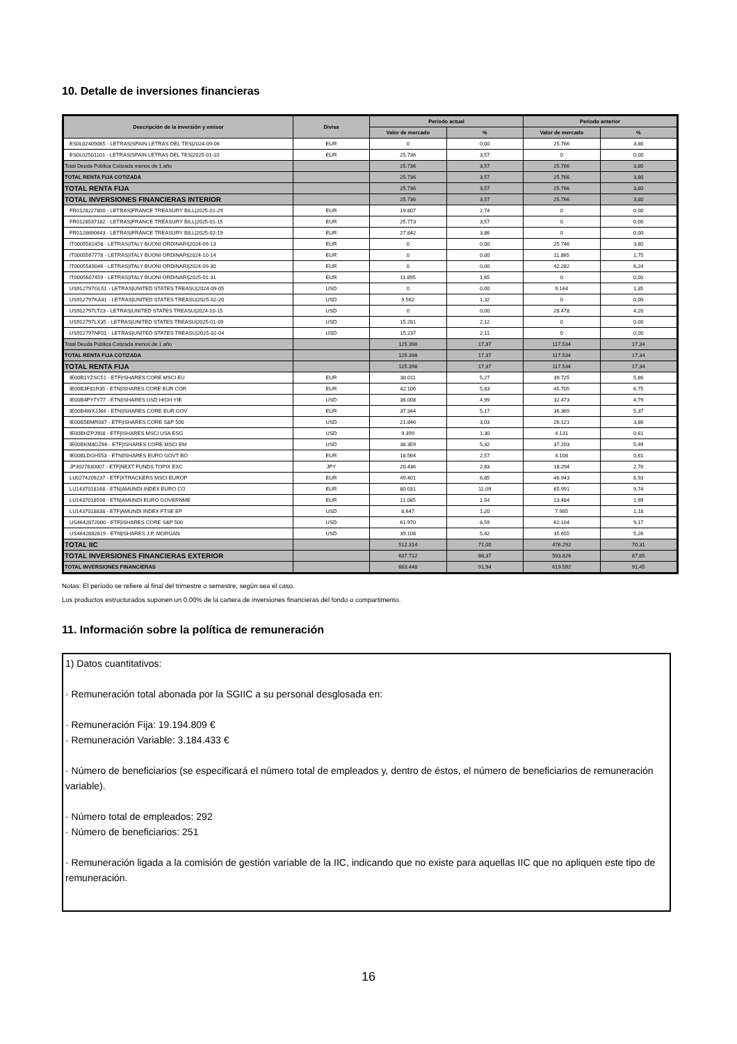10. Detalle de inversiones financieras
| Descripción de la inversión y emisor | Divisa | Periodo actual | | Periodo anterior | |
| --- | --- | --- | --- | --- | --- |
| | | Valor de mercado | % | Valor de mercado | % |
| ES0L02409065 - LETRAS/SPAIN LETRAS DEL TES/2024-09-06 | EUR | 0 | 0,00 | 25.766 | 3,80 |
| ES0L02501101 - LETRAS/SPAIN LETRAS DEL TES/2025-01-10 | EUR | 25.736 | 3,57 | 0 | 0,00 |
| Total Deuda Pública Cotizada menos de 1 año | | 25.736 | 3,57 | 25.766 | 3,80 |
| TOTAL RENTA FIJA COTIZADA | | 25.736 | 3,57 | 25.766 | 3,80 |
| TOTAL RENTA FIJA | | 25.736 | 3,57 | 25.766 | 3,80 |
| TOTAL INVERSIONES FINANCIERAS INTERIOR | | 25.736 | 3,57 | 25.766 | 3,80 |
| FR0128227800 - LETRAS/FRANCE TREASURY BILL/2025-01-29 | EUR | 19.807 | 2,74 | 0 | 0,00 |
| FR0128537182 - LETRAS/FRANCE TREASURY BILL/2025-01-15 | EUR | 25.773 | 3,57 | 0 | 0,00 |
| FR0128690643 - LETRAS/FRANCE TREASURY BILL/2025-02-19 | EUR | 27.842 | 3,86 | 0 | 0,00 |
| IT0005561458 - LETRAS/ITALY BUONI ORDINARI/2024-09-13 | EUR | 0 | 0,00 | 25.746 | 3,80 |
| IT0005567778 - LETRAS/ITALY BUONI ORDINARI/2024-10-14 | EUR | 0 | 0,00 | 11.865 | 1,75 |
| IT0005589046 - LETRAS/ITALY BUONI ORDINARI/2024-09-30 | EUR | 0 | 0,00 | 42.282 | 6,24 |
| IT0005607459 - LETRAS/ITALY BUONI ORDINARI/2025-01-31 | EUR | 11.895 | 1,65 | 0 | 0,00 |
| US912797GL51 - LETRAS/UNITED STATES TREASU/2024-09-05 | USD | 0 | 0,00 | 9.164 | 1,35 |
| US912797KA41 - LETRAS/UNITED STATES TREASU/2025-02-20 | USD | 9.562 | 1,32 | 0 | 0,00 |
| US912797LT23 - LETRAS/UNITED STATES TREASU/2024-10-15 | USD | 0 | 0,00 | 28.478 | 4,20 |
| US912797LX35 - LETRAS/UNITED STATES TREASU/2025-01-09 | USD | 15.281 | 2,12 | 0 | 0,00 |
| US912797NF01 - LETRAS/UNITED STATES TREASU/2025-02-04 | USD | 15.237 | 2,11 | 0 | 0,00 |
| Total Deuda Pública Cotizada menos de 1 año | | 125.398 | 17,37 | 117.534 | 17,34 |
| TOTAL RENTA FIJA COTIZADA | | 125.398 | 17,37 | 117.534 | 17,34 |
| TOTAL RENTA FIJA | | 125.398 | 17,37 | 117.534 | 17,34 |
| IE00B1YZSC51 - ETF/ISHARES CORE MSCI EU | EUR | 38.011 | 5,27 | 39.725 | 5,86 |
| IE00B3F81R35 - ETN/ISHARES CORE EUR COR | EUR | 42.106 | 5,83 | 45.705 | 6,75 |
| IE00B4PY7Y77 - ETN/ISHARES USD HIGH YIE | USD | 36.008 | 4,99 | 32.473 | 4,79 |
| IE00B4WXJJ64 - ETN/ISHARES CORE EUR GOV | EUR | 37.344 | 5,17 | 36.369 | 5,37 |
| IE00B5BMR087 - ETF/ISHARES CORE S&P 500 | USD | 21.846 | 3,03 | 26.121 | 3,86 |
| IE00BHZPJ908 - ETF/ISHARES MSCI USA ESG | USD | 9.399 | 1,30 | 4.131 | 0,61 |
| IE00BKM4GZ66 - ETF/ISHARES CORE MSCI EM | USD | 38.359 | 5,32 | 37.203 | 5,49 |
| IE00BLDGH553 - ETN/ISHARES EURO GOVT BO | EUR | 18.564 | 2,57 | 4.108 | 0,61 |
| JP3027630007 - ETF/NEXT FUNDS TOPIX EXC | JPY | 20.436 | 2,83 | 18.294 | 2,70 |
| LU0274209237 - ETF/XTRACKERS MSCI EUROP | EUR | 49.401 | 6,85 | 46.943 | 6,93 |
| LU1437018168 - ETN/AMUNDI INDEX EURO CO | EUR | 80.031 | 11,09 | 65.991 | 9,74 |
| LU1437018598 - ETN/AMUNDI EURO GOVERNME | EUR | 11.085 | 1,54 | 13.484 | 1,99 |
| LU1437018838 - ETF/AMUNDI INDEX FTSE EP | USD | 8.647 | 1,20 | 7.985 | 1,18 |
| US4642872000 - ETF/ISHARES CORE S&P 500 | USD | 61.970 | 8,59 | 62.104 | 9,17 |
| US4642882819 - ETN/ISHARES J.P. MORGAN | USD | 39.108 | 5,42 | 35.655 | 5,26 |
| TOTAL IIC | | 512.314 | 71,00 | 476.292 | 70,31 |
| TOTAL INVERSIONES FINANCIERAS EXTERIOR | | 637.712 | 88,37 | 593.826 | 87,65 |
| TOTAL INVERSIONES FINANCIERAS | | 663.448 | 91,94 | 619.592 | 91,45 |
Notas: El período se refiere al final del trimestre o semestre, según sea el caso.
Los productos estructurados suponen un 0,00% de la cartera de inversiones financieras del fondo o compartimento.
11. Información sobre la política de remuneración
1) Datos cuantitativos:
· Remuneración total abonada por la SGIIC a su personal desglosada en:
· Remuneración Fija: 19.194.809 €
· Remuneración Variable: 3.184.433 €
· Número de beneficiarios (se especificará el número total de empleados y, dentro de éstos, el número de beneficiarios de remuneración variable).
· Número total de empleados: 292
· Número de beneficiarios: 251
· Remuneración ligada a la comisión de gestión variable de la IIC, indicando que no existe para aquellas IIC que no apliquen este tipo de remuneración.
16